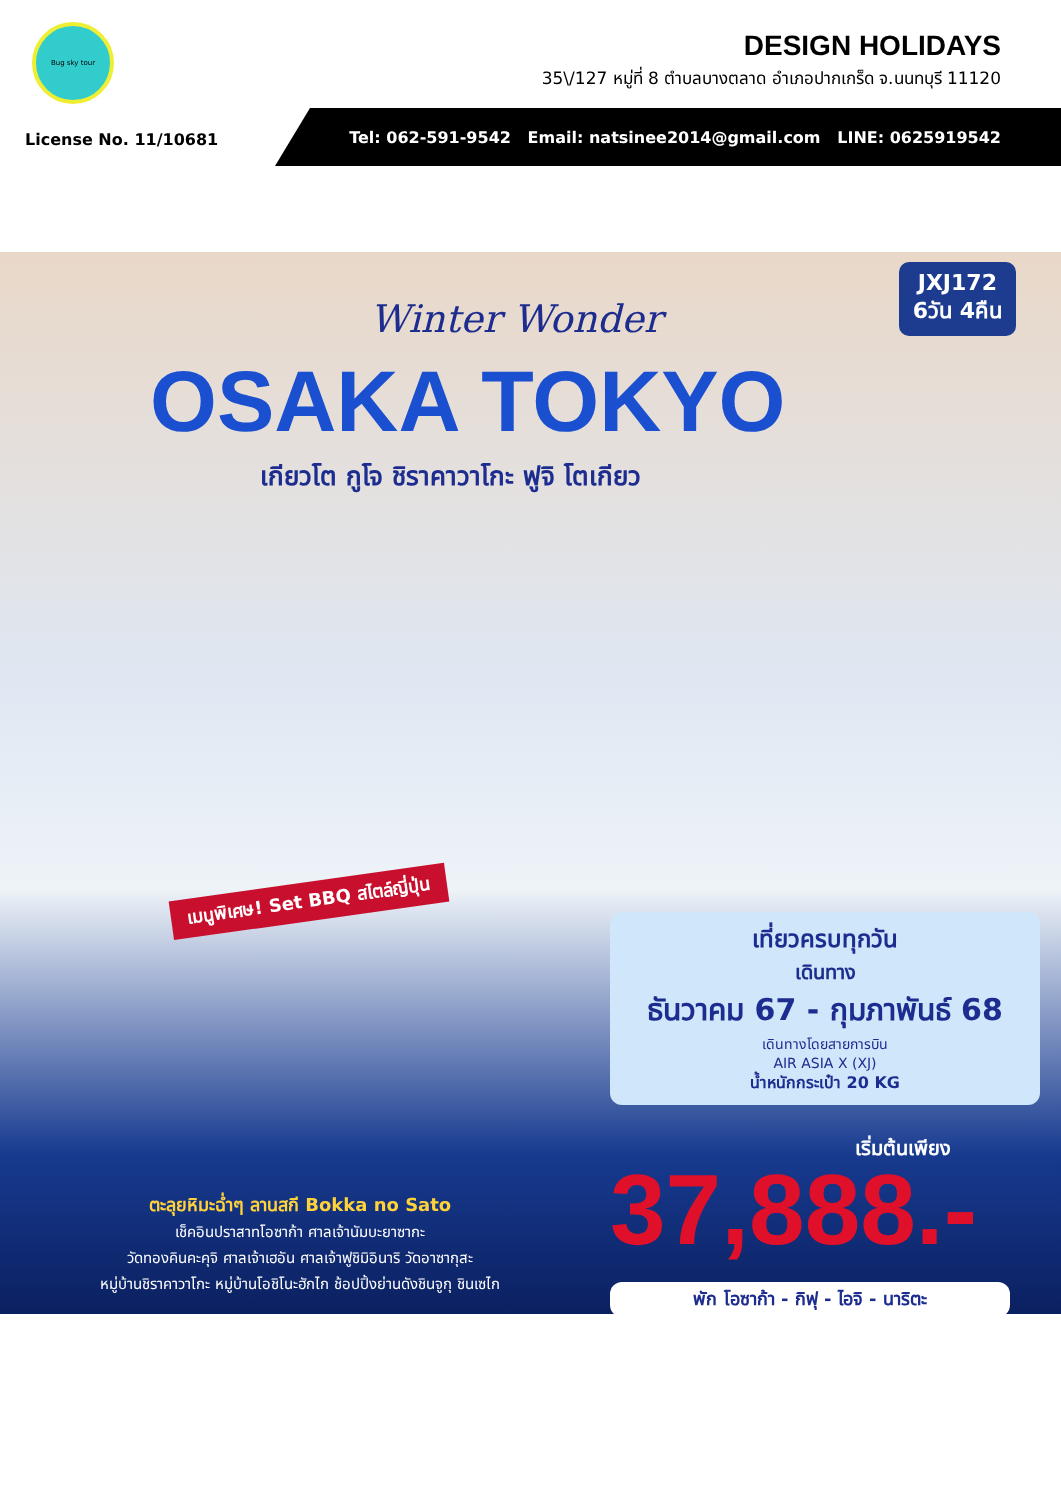Bug sky tour
DESIGN HOLIDAYS
35\/127 หมู่ที่ 8 ตำบลบางตลาด อำเภอปากเกร็ด จ.นนทบุรี 11120
License No. 11/10681
Tel: 062-591-9542 Email: natsinee2014@gmail.com LINE: 0625919542
JXJ172
6วัน 4คืน
Winter Wonder
OSAKA TOKYO
เกียวโต กูโจ ชิราคาวาโกะ ฟูจิ โตเกียว
เมนูพิเศษ! Set BBQ สไตล์ญี่ปุ่น
เที่ยวครบทุกวัน
เดินทาง
ธันวาคม 67 - กุมภาพันธ์ 68
เดินทางโดยสายการบิน
AIR ASIA X (XJ)
น้ำหนักกระเป๋า 20 KG
เริ่มต้นเพียง
37,888.-
พัก โอซาก้า - กิฟุ - ไอจิ - นาริตะ
ตะลุยหิมะฉ่ำๆ ลานสกี Bokka no Sato
เช็คอินปราสาทโอซาก้า ศาลเจ้านัมบะยาซากะ
วัดทองคินคะคุจิ ศาลเจ้าเฮอัน ศาลเจ้าฟูชิมิอินาริ วัดอาซากุสะ
หมู่บ้านชิราคาวาโกะ หมู่บ้านโอชิโนะฮักไก ช้อปปิ้งย่านดังชินจูกุ ชินเซไก